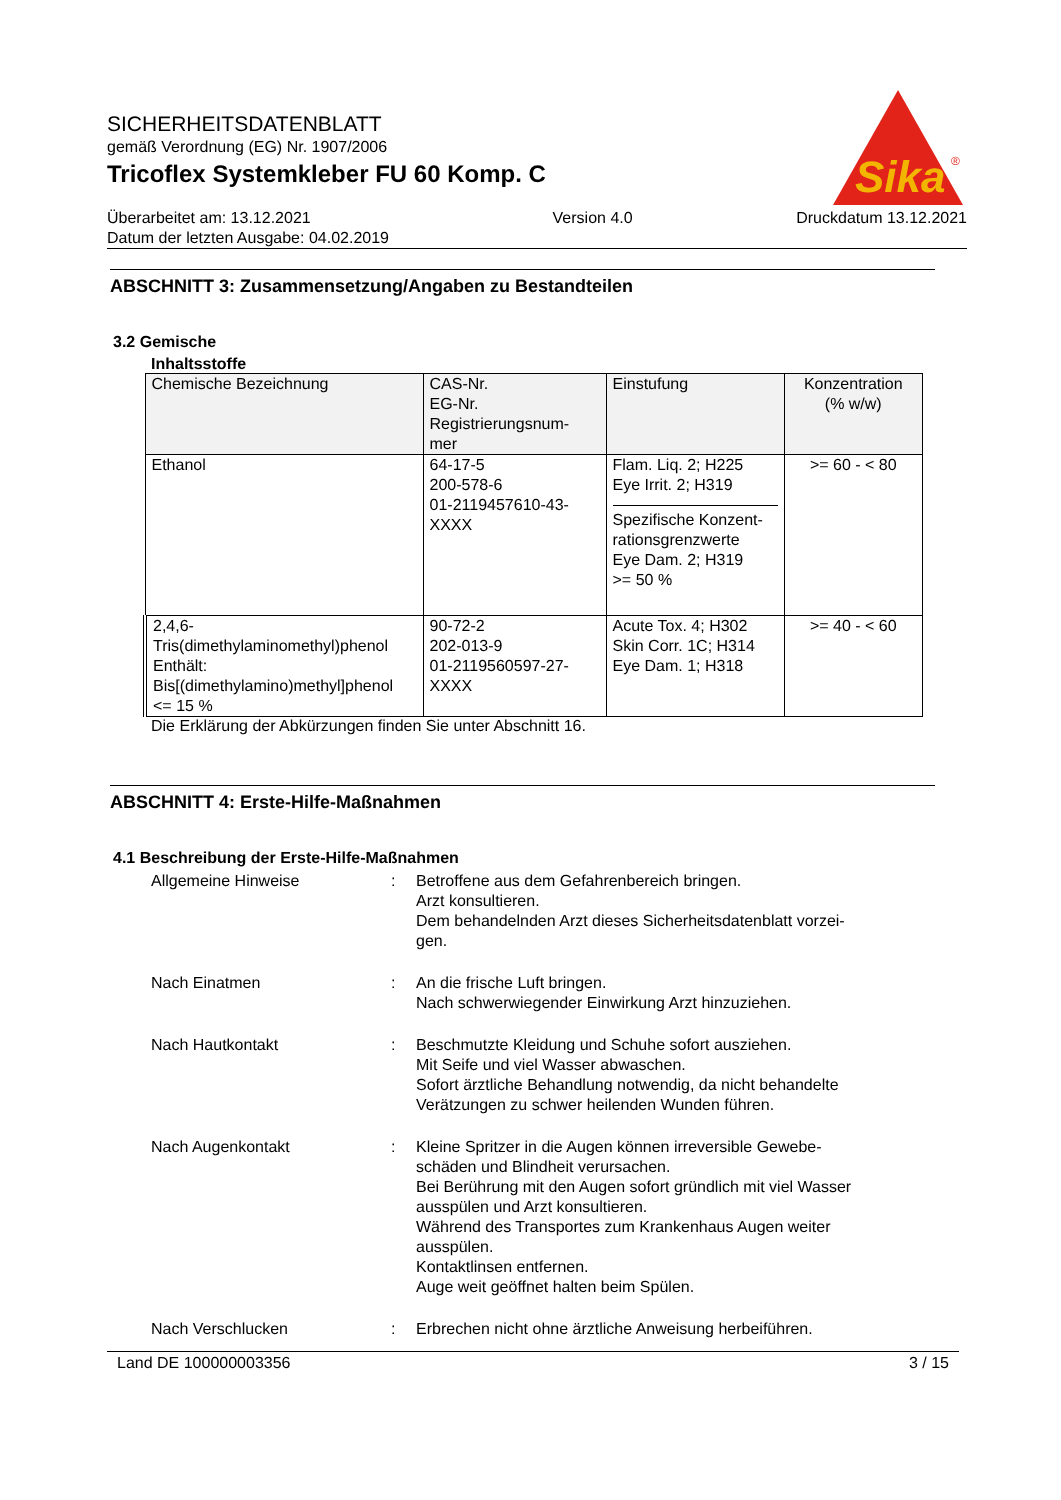Sika
®
SICHERHEITSDATENBLATT
gemäß Verordnung (EG) Nr. 1907/2006
Tricoflex Systemkleber FU 60 Komp. C
Überarbeitet am: 13.12.2021
Datum der letzten Ausgabe: 04.02.2019
Version 4.0 Druckdatum 13.12.2021
ABSCHNITT 3: Zusammensetzung/Angaben zu Bestandteilen
3.2 Gemische
Inhaltsstoffe
| Chemische Bezeichnung | CAS-Nr. EG-Nr. Registrierungsnum- mer | Einstufung | Konzentration (% w/w) |
| --- | --- | --- | --- |
| Ethanol | 64-17-5 200-578-6 01-2119457610-43- XXXX | Flam. Liq. 2; H225 Eye Irrit. 2; H319 Spezifische Konzent- rationsgrenzwerte Eye Dam. 2; H319 >= 50 % | >= 60 - < 80 |
| 2,4,6- Tris(dimethylaminomethyl)phenol Enthält: Bis[(dimethylamino)methyl]phenol <= 15 % | 90-72-2 202-013-9 01-2119560597-27- XXXX | Acute Tox. 4; H302 Skin Corr. 1C; H314 Eye Dam. 1; H318 | >= 40 - < 60 |
Die Erklärung der Abkürzungen finden Sie unter Abschnitt 16.
ABSCHNITT 4: Erste-Hilfe-Maßnahmen
4.1 Beschreibung der Erste-Hilfe-Maßnahmen
Allgemeine Hinweise
:
Betroffene aus dem Gefahrenbereich bringen.
Arzt konsultieren.
Dem behandelnden Arzt dieses Sicherheitsdatenblatt vorzei-
gen.
Nach Einatmen
:
An die frische Luft bringen.
Nach schwerwiegender Einwirkung Arzt hinzuziehen.
Nach Hautkontakt
:
Beschmutzte Kleidung und Schuhe sofort ausziehen.
Mit Seife und viel Wasser abwaschen.
Sofort ärztliche Behandlung notwendig, da nicht behandelte
Verätzungen zu schwer heilenden Wunden führen.
Nach Augenkontakt
:
Kleine Spritzer in die Augen können irreversible Gewebe-
schäden und Blindheit verursachen.
Bei Berührung mit den Augen sofort gründlich mit viel Wasser
ausspülen und Arzt konsultieren.
Während des Transportes zum Krankenhaus Augen weiter
ausspülen.
Kontaktlinsen entfernen.
Auge weit geöffnet halten beim Spülen.
Nach Verschlucken
:
Erbrechen nicht ohne ärztliche Anweisung herbeiführen.
Land DE 100000003356 3 / 15